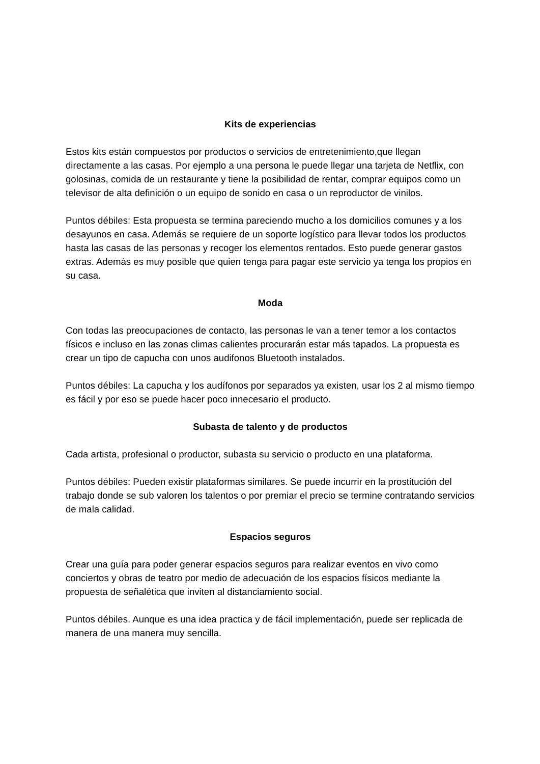Kits de experiencias
Estos kits están compuestos por productos o servicios de entretenimiento,que llegan directamente a las casas. Por ejemplo a una persona le puede llegar una tarjeta de Netflix, con golosinas, comida de un restaurante y tiene la posibilidad de rentar, comprar equipos como un televisor de alta definición o un equipo de sonido en casa o un reproductor de vinilos.
Puntos débiles: Esta propuesta se termina pareciendo mucho a los domicilios comunes y a los desayunos en casa. Además se requiere de un soporte logístico para llevar todos los productos hasta las casas de las personas y recoger los elementos rentados. Esto puede generar gastos extras. Además es muy posible que quien tenga para pagar este servicio ya tenga los propios en su casa.
Moda
Con todas las preocupaciones de contacto, las personas le van a tener temor a los contactos físicos e incluso en las zonas climas calientes procurarán estar más tapados. La propuesta es crear un tipo de capucha con unos audifonos Bluetooth instalados.
Puntos débiles: La capucha y los audífonos por separados ya existen, usar los 2 al mismo tiempo es fácil y por eso se puede hacer poco innecesario el producto.
Subasta de talento y de productos
Cada artista, profesional o productor, subasta su servicio o producto en una plataforma.
Puntos débiles: Pueden existir plataformas similares. Se puede incurrir en la prostitución del trabajo donde se sub valoren los talentos o por premiar el precio se termine contratando servicios de mala calidad.
Espacios seguros
Crear una guía para poder generar espacios seguros para realizar eventos en vivo como conciertos y obras de teatro por medio de adecuación de los espacios físicos mediante la propuesta de señalética que inviten al distanciamiento social.
Puntos débiles. Aunque es una idea practica y de fácil implementación, puede ser replicada de manera de una manera muy sencilla.